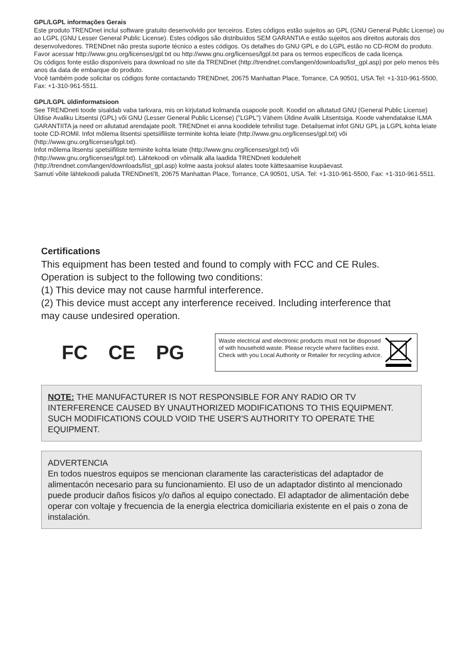GPL/LGPL informações Gerais
Este produto TRENDnet inclui software gratuito desenvolvido por terceiros. Estes códigos estão sujeitos ao GPL (GNU General Public License) ou ao LGPL (GNU Lesser General Public License). Estes códigos são distribuídos SEM GARANTIA e estão sujeitos aos direitos autorais dos desenvolvedores. TRENDnet não presta suporte técnico a estes códigos. Os detalhes do GNU GPL e do LGPL estão no CD-ROM do produto.
Favor acessar http://www.gnu.org/licenses/gpl.txt ou http://www.gnu.org/licenses/lgpl.txt para os termos específicos de cada licença.
Os códigos fonte estão disponíveis para download no site da TRENDnet (http://trendnet.com/langen/downloads/list_gpl.asp) por pelo menos três anos da data de embarque do produto.
Você também pode solicitar os códigos fonte contactando TRENDnet, 20675 Manhattan Place, Torrance, CA 90501, USA.Tel: +1-310-961-5500, Fax: +1-310-961-5511.
GPL/LGPL üldinformatsioon
See TRENDneti toode sisaldab vaba tarkvara, mis on kirjutatud kolmanda osapoole poolt. Koodid on allutatud GNU (General Public License) Üldise Avaliku Litsentsi (GPL) või GNU (Lesser General Public License) ("LGPL") Vähem Üldine Avalik Litsentsiga. Koode vahendatakse ILMA GARANTIITA ja need on allutatud arendajate poolt. TRENDnet ei anna koodidele tehnilist tuge. Detailsemat infot GNU GPL ja LGPL kohta leiate toote CD-ROMil. Infot mõlema litsentsi spetsiifiliste terminite kohta leiate (http://www.gnu.org/licenses/gpl.txt) või (http://www.gnu.org/licenses/lgpl.txt).
Infot mõlema litsentsi spetsiifiliste terminite kohta leiate (http://www.gnu.org/licenses/gpl.txt) või
(http://www.gnu.org/licenses/lgpl.txt). Lähtekoodi on võimalik alla laadida TRENDneti kodulehelt
(http://trendnet.com/langen/downloads/list_gpl.asp) kolme aasta jooksul alates toote kättesaamise kuupäevast.
Samuti võite lähtekoodi paluda TRENDneti'lt, 20675 Manhattan Place, Torrance, CA 90501, USA. Tel: +1-310-961-5500, Fax: +1-310-961-5511.
Certifications
This equipment has been tested and found to comply with FCC and CE Rules.
Operation is subject to the following two conditions:
(1) This device may not cause harmful interference.
(2) This device must accept any interference received. Including interference that may cause undesired operation.
FC CE PG
Waste electrical and electronic products must not be disposed of with household waste. Please recycle where facilities exist. Check with you Local Authority or Retailer for recycling advice.
NOTE: THE MANUFACTURER IS NOT RESPONSIBLE FOR ANY RADIO OR TV INTERFERENCE CAUSED BY UNAUTHORIZED MODIFICATIONS TO THIS EQUIPMENT. SUCH MODIFICATIONS COULD VOID THE USER'S AUTHORITY TO OPERATE THE EQUIPMENT.
ADVERTENCIA
En todos nuestros equipos se mencionan claramente las caracteristicas del adaptador de alimentacón necesario para su funcionamiento. El uso de un adaptador distinto al mencionado puede producir daños fisicos y/o daños al equipo conectado. El adaptador de alimentación debe operar con voltaje y frecuencia de la energia electrica domiciliaria existente en el pais o zona de instalación.